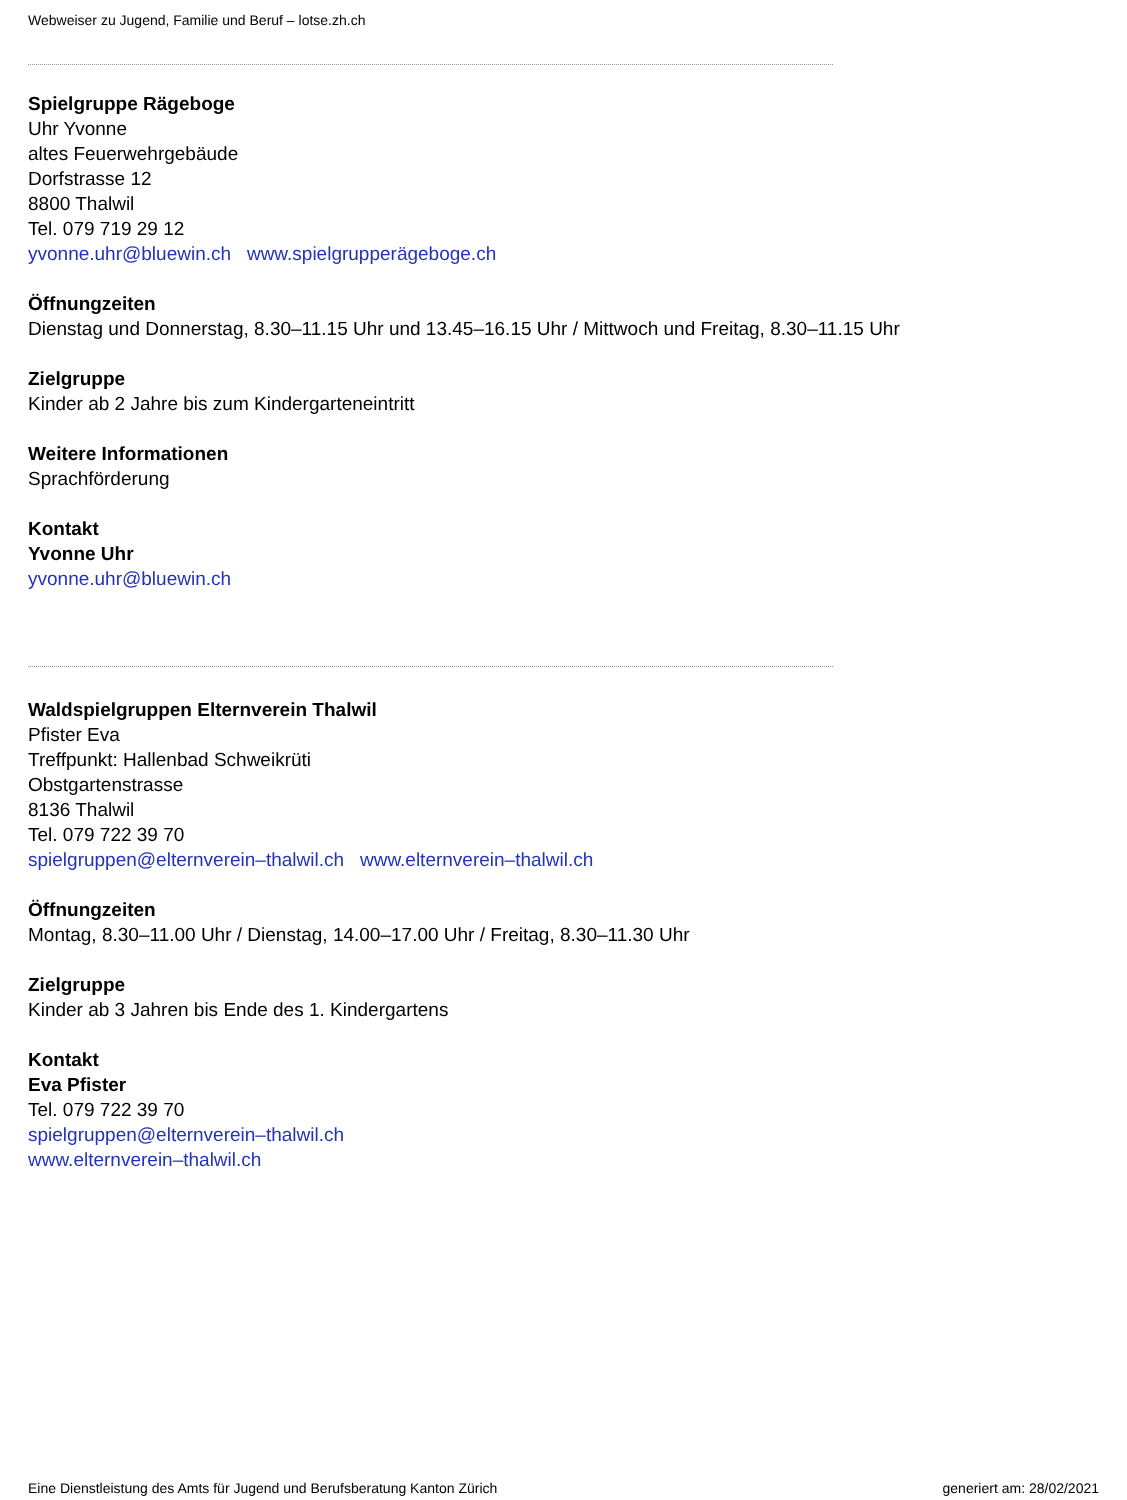Webweiser zu Jugend, Familie und Beruf – lotse.zh.ch
Spielgruppe Rägeboge
Uhr Yvonne
altes Feuerwehrgebäude
Dorfstrasse 12
8800 Thalwil
Tel. 079 719 29 12
yvonne.uhr@bluewin.ch www.spielgrupperägeboge.ch
Öffnungzeiten
Dienstag und Donnerstag, 8.30–11.15 Uhr und 13.45–16.15 Uhr / Mittwoch und Freitag, 8.30–11.15 Uhr
Zielgruppe
Kinder ab 2 Jahre bis zum Kindergarteneintritt
Weitere Informationen
Sprachförderung
Kontakt
Yvonne Uhr
yvonne.uhr@bluewin.ch
Waldspielgruppen Elternverein Thalwil
Pfister Eva
Treffpunkt: Hallenbad Schweikrüti
Obstgartenstrasse
8136 Thalwil
Tel. 079 722 39 70
spielgruppen@elternverein–thalwil.ch www.elternverein–thalwil.ch
Öffnungzeiten
Montag, 8.30–11.00 Uhr / Dienstag, 14.00–17.00 Uhr / Freitag, 8.30–11.30 Uhr
Zielgruppe
Kinder ab 3 Jahren bis Ende des 1. Kindergartens
Kontakt
Eva Pfister
Tel. 079 722 39 70
spielgruppen@elternverein–thalwil.ch
www.elternverein–thalwil.ch
Eine Dienstleistung des Amts für Jugend und Berufsberatung Kanton Zürich generiert am: 28/02/2021